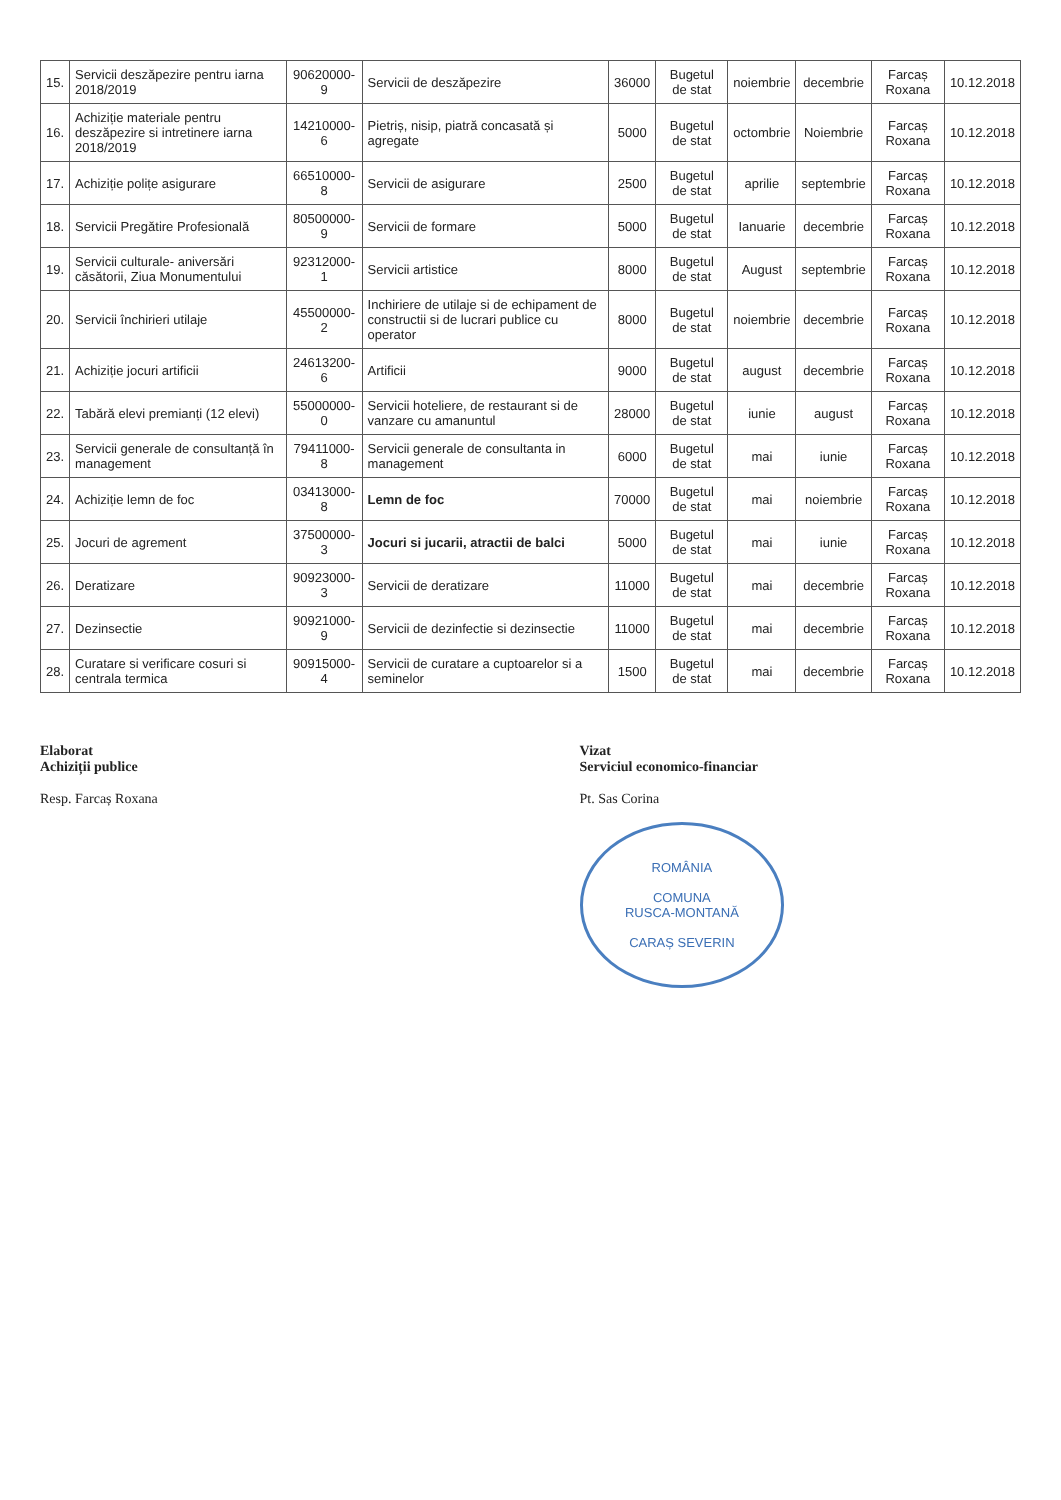| 15. | Servicii deszăpezire pentru iarna 2018/2019 | 90620000-9 | Servicii de deszăpezire | 36000 | Bugetul de stat | noiembrie | decembrie | Farcaș Roxana | 10.12.2018 |
| 16. | Achiziție materiale pentru deszăpezire si intretinere iarna 2018/2019 | 14210000-6 | Pietriș, nisip, piatră concasată și agregate | 5000 | Bugetul de stat | octombrie | Noiembrie | Farcaș Roxana | 10.12.2018 |
| 17. | Achiziție polițe asigurare | 66510000-8 | Servicii de asigurare | 2500 | Bugetul de stat | aprilie | septembrie | Farcaș Roxana | 10.12.2018 |
| 18. | Servicii Pregătire Profesională | 80500000-9 | Servicii de formare | 5000 | Bugetul de stat | Ianuarie | decembrie | Farcaș Roxana | 10.12.2018 |
| 19. | Servicii culturale- aniversări căsătorii, Ziua Monumentului | 92312000-1 | Servicii artistice | 8000 | Bugetul de stat | August | septembrie | Farcaș Roxana | 10.12.2018 |
| 20. | Servicii închirieri utilaje | 45500000-2 | Inchiriere de utilaje si de echipament de constructii si de lucrari publice cu operator | 8000 | Bugetul de stat | noiembrie | decembrie | Farcaș Roxana | 10.12.2018 |
| 21. | Achiziție jocuri artificii | 24613200-6 | Artificii | 9000 | Bugetul de stat | august | decembrie | Farcaș Roxana | 10.12.2018 |
| 22. | Tabără elevi premianți (12 elevi) | 55000000-0 | Servicii hoteliere, de restaurant si de vanzare cu amanuntul | 28000 | Bugetul de stat | iunie | august | Farcaș Roxana | 10.12.2018 |
| 23. | Servicii generale de consultanță în management | 79411000-8 | Servicii generale de consultanta in management | 6000 | Bugetul de stat | mai | iunie | Farcaș Roxana | 10.12.2018 |
| 24. | Achiziție lemn de foc | 03413000-8 | Lemn de foc | 70000 | Bugetul de stat | mai | noiembrie | Farcaș Roxana | 10.12.2018 |
| 25. | Jocuri de agrement | 37500000-3 | Jocuri si jucarii, atractii de balci | 5000 | Bugetul de stat | mai | iunie | Farcaș Roxana | 10.12.2018 |
| 26. | Deratizare | 90923000-3 | Servicii de deratizare | 11000 | Bugetul de stat | mai | decembrie | Farcaș Roxana | 10.12.2018 |
| 27. | Dezinsectie | 90921000-9 | Servicii de dezinfectie si dezinsectie | 11000 | Bugetul de stat | mai | decembrie | Farcaș Roxana | 10.12.2018 |
| 28. | Curatare si verificare cosuri si centrala termica | 90915000-4 | Servicii de curatare a cuptoarelor si a seminelor | 1500 | Bugetul de stat | mai | decembrie | Farcaș Roxana | 10.12.2018 |
Elaborat
Achiziții publice
Resp. Farcaș Roxana
Vizat
Serviciul economico-financiar
Pt. Sas Corina
ROMÂNIA
COMUNA
RUSCA-MONTANĂ
CARAȘ SEVERIN